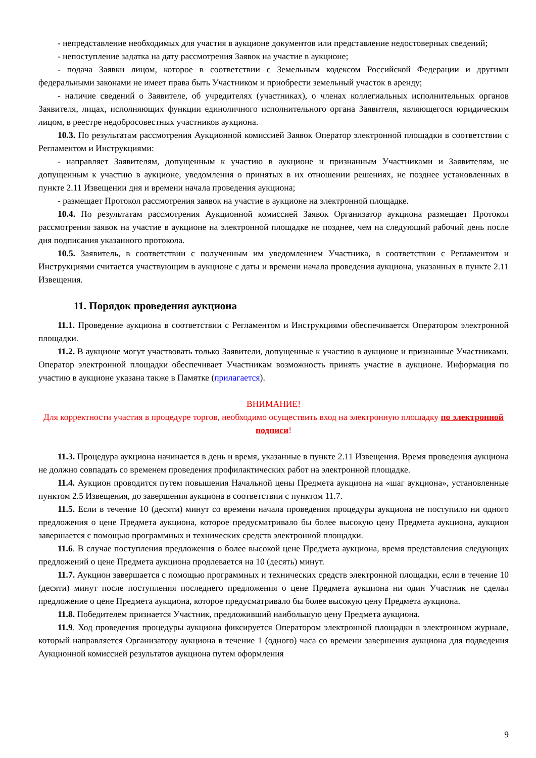- непредставление необходимых для участия в аукционе документов или представление недостоверных сведений;
- непоступление задатка на дату рассмотрения Заявок на участие в аукционе;
- подача Заявки лицом, которое в соответствии с Земельным кодексом Российской Федерации и другими федеральными законами не имеет права быть Участником и приобрести земельный участок в аренду;
- наличие сведений о Заявителе, об учредителях (участниках), о членах коллегиальных исполнительных органов Заявителя, лицах, исполняющих функции единоличного исполнительного органа Заявителя, являющегося юридическим лицом, в реестре недобросовестных участников аукциона.
10.3. По результатам рассмотрения Аукционной комиссией Заявок Оператор электронной площадки в соответствии с Регламентом и Инструкциями:
- направляет Заявителям, допущенным к участию в аукционе и признанным Участниками и Заявителям, не допущенным к участию в аукционе, уведомления о принятых в их отношении решениях, не позднее установленных в пункте 2.11 Извещении дня и времени начала проведения аукциона;
- размещает Протокол рассмотрения заявок на участие в аукционе на электронной площадке.
10.4. По результатам рассмотрения Аукционной комиссией Заявок Организатор аукциона размещает Протокол рассмотрения заявок на участие в аукционе на электронной площадке не позднее, чем на следующий рабочий день после дня подписания указанного протокола.
10.5. Заявитель, в соответствии с полученным им уведомлением Участника, в соответствии с Регламентом и Инструкциями считается участвующим в аукционе с даты и времени начала проведения аукциона, указанных в пункте 2.11 Извещения.
11. Порядок проведения аукциона
11.1. Проведение аукциона в соответствии с Регламентом и Инструкциями обеспечивается Оператором электронной площадки.
11.2. В аукционе могут участвовать только Заявители, допущенные к участию в аукционе и признанные Участниками. Оператор электронной площадки обеспечивает Участникам возможность принять участие в аукционе. Информация по участию в аукционе указана также в Памятке (прилагается).
ВНИМАНИЕ!
Для корректности участия в процедуре торгов, необходимо осуществить вход на электронную площадку по электронной подписи!
11.3. Процедура аукциона начинается в день и время, указанные в пункте 2.11 Извещения. Время проведения аукциона не должно совпадать со временем проведения профилактических работ на электронной площадке.
11.4. Аукцион проводится путем повышения Начальной цены Предмета аукциона на «шаг аукциона», установленные пунктом 2.5 Извещения, до завершения аукциона в соответствии с пунктом 11.7.
11.5. Если в течение 10 (десяти) минут со времени начала проведения процедуры аукциона не поступило ни одного предложения о цене Предмета аукциона, которое предусматривало бы более высокую цену Предмета аукциона, аукцион завершается с помощью программных и технических средств электронной площадки.
11.6. В случае поступления предложения о более высокой цене Предмета аукциона, время представления следующих предложений о цене Предмета аукциона продлевается на 10 (десять) минут.
11.7. Аукцион завершается с помощью программных и технических средств электронной площадки, если в течение 10 (десяти) минут после поступления последнего предложения о цене Предмета аукциона ни один Участник не сделал предложение о цене Предмета аукциона, которое предусматривало бы более высокую цену Предмета аукциона.
11.8. Победителем признается Участник, предложивший наибольшую цену Предмета аукциона.
11.9. Ход проведения процедуры аукциона фиксируется Оператором электронной площадки в электронном журнале, который направляется Организатору аукциона в течение 1 (одного) часа со времени завершения аукциона для подведения Аукционной комиссией результатов аукциона путем оформления
9